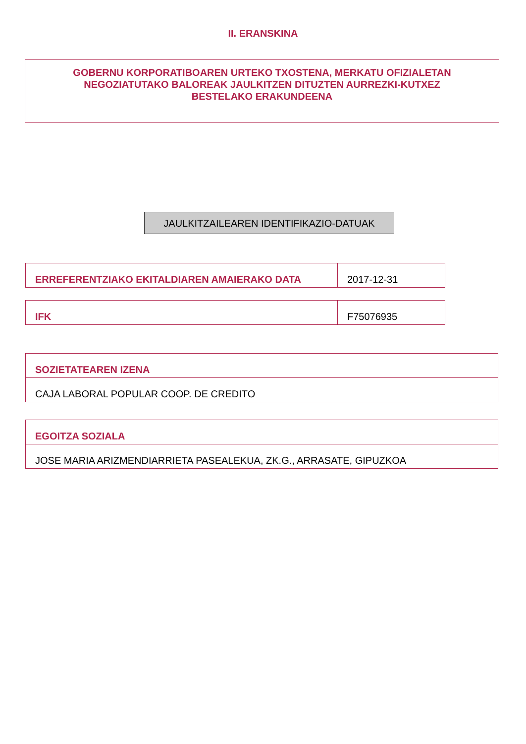II. ERANSKINA
GOBERNU KORPORATIBOAREN URTEKO TXOSTENA, MERKATU OFIZIALETAN
NEGOZIATUTAKO BALOREAK JAULKITZEN DITUZTEN AURREZKI-KUTXEZ
BESTELAKO ERAKUNDEENA
JAULKITZAILEAREN IDENTIFIKAZIO-DATUAK
| ERREFERENTZIAKO EKITALDIAREN AMAIERAKO DATA | 2017-12-31 |
| IFK | F75076935 |
| SOZIETATEAREN IZENA |
| CAJA LABORAL POPULAR COOP. DE CREDITO |
| EGOITZA SOZIALA |
| JOSE MARIA ARIZMENDIARRIETA PASEALEKUA, ZK.G., ARRASATE, GIPUZKOA |